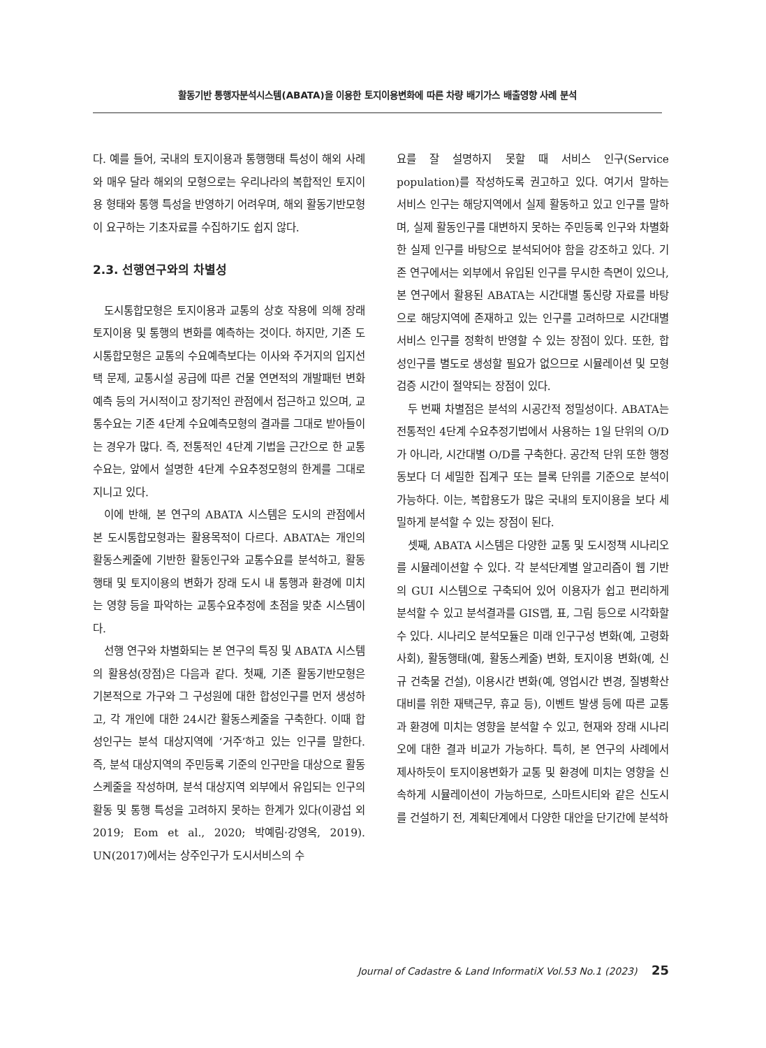활동기반 통행자분석시스템(ABATA)을 이용한 토지이용변화에 따른 차량 배기가스 배출영향 사례 분석
다. 예를 들어, 국내의 토지이용과 통행행태 특성이 해외 사례와 매우 달라 해외의 모형으로는 우리나라의 복합적인 토지이용 형태와 통행 특성을 반영하기 어려우며, 해외 활동기반모형이 요구하는 기초자료를 수집하기도 쉽지 않다.
2.3. 선행연구와의 차별성
도시통합모형은 토지이용과 교통의 상호 작용에 의해 장래 토지이용 및 통행의 변화를 예측하는 것이다. 하지만, 기존 도시통합모형은 교통의 수요예측보다는 이사와 주거지의 입지선택 문제, 교통시설 공급에 따른 건물 연면적의 개발패턴 변화 예측 등의 거시적이고 장기적인 관점에서 접근하고 있으며, 교통수요는 기존 4단계 수요예측모형의 결과를 그대로 받아들이는 경우가 많다. 즉, 전통적인 4단계 기법을 근간으로 한 교통수요는, 앞에서 설명한 4단계 수요추정모형의 한계를 그대로 지니고 있다.
이에 반해, 본 연구의 ABATA 시스템은 도시의 관점에서 본 도시통합모형과는 활용목적이 다르다. ABATA는 개인의 활동스케줄에 기반한 활동인구와 교통수요를 분석하고, 활동행태 및 토지이용의 변화가 장래 도시 내 통행과 환경에 미치는 영향 등을 파악하는 교통수요추정에 초점을 맞춘 시스템이다.
선행 연구와 차별화되는 본 연구의 특징 및 ABATA 시스템의 활용성(장점)은 다음과 같다. 첫째, 기존 활동기반모형은 기본적으로 가구와 그 구성원에 대한 합성인구를 먼저 생성하고, 각 개인에 대한 24시간 활동스케줄을 구축한다. 이때 합성인구는 분석 대상지역에 ‘거주’하고 있는 인구를 말한다. 즉, 분석 대상지역의 주민등록 기준의 인구만을 대상으로 활동스케줄을 작성하며, 분석 대상지역 외부에서 유입되는 인구의 활동 및 통행 특성을 고려하지 못하는 한계가 있다(이광섭 외 2019; Eom et al., 2020; 박예림·강영옥, 2019). UN(2017)에서는 상주인구가 도시서비스의 수
요를 잘 설명하지 못할 때 서비스 인구(Service population)를 작성하도록 권고하고 있다. 여기서 말하는 서비스 인구는 해당지역에서 실제 활동하고 있고 인구를 말하며, 실제 활동인구를 대변하지 못하는 주민등록 인구와 차별화한 실제 인구를 바탕으로 분석되어야 함을 강조하고 있다. 기존 연구에서는 외부에서 유입된 인구를 무시한 측면이 있으나, 본 연구에서 활용된 ABATA는 시간대별 통신량 자료를 바탕으로 해당지역에 존재하고 있는 인구를 고려하므로 시간대별 서비스 인구를 정확히 반영할 수 있는 장점이 있다. 또한, 합성인구를 별도로 생성할 필요가 없으므로 시뮬레이션 및 모형 검증 시간이 절약되는 장점이 있다.
두 번째 차별점은 분석의 시공간적 정밀성이다. ABATA는 전통적인 4단계 수요추정기법에서 사용하는 1일 단위의 O/D가 아니라, 시간대별 O/D를 구축한다. 공간적 단위 또한 행정동보다 더 세밀한 집계구 또는 블록 단위를 기준으로 분석이 가능하다. 이는, 복합용도가 많은 국내의 토지이용을 보다 세밀하게 분석할 수 있는 장점이 된다.
셋째, ABATA 시스템은 다양한 교통 및 도시정책 시나리오를 시뮬레이션할 수 있다. 각 분석단계별 알고리즘이 웹 기반의 GUI 시스템으로 구축되어 있어 이용자가 쉽고 편리하게 분석할 수 있고 분석결과를 GIS맵, 표, 그림 등으로 시각화할 수 있다. 시나리오 분석모듈은 미래 인구구성 변화(예, 고령화 사회), 활동행태(예, 활동스케줄) 변화, 토지이용 변화(예, 신규 건축물 건설), 이용시간 변화(예, 영업시간 변경, 질병확산 대비를 위한 재택근무, 휴교 등), 이벤트 발생 등에 따른 교통과 환경에 미치는 영향을 분석할 수 있고, 현재와 장래 시나리오에 대한 결과 비교가 가능하다. 특히, 본 연구의 사례에서 제사하듯이 토지이용변화가 교통 및 환경에 미치는 영향을 신속하게 시뮬레이션이 가능하므로, 스마트시티와 같은 신도시를 건설하기 전, 계획단계에서 다양한 대안을 단기간에 분석하
Journal of Cadastre & Land InformatiX Vol.53 No.1 (2023) 25